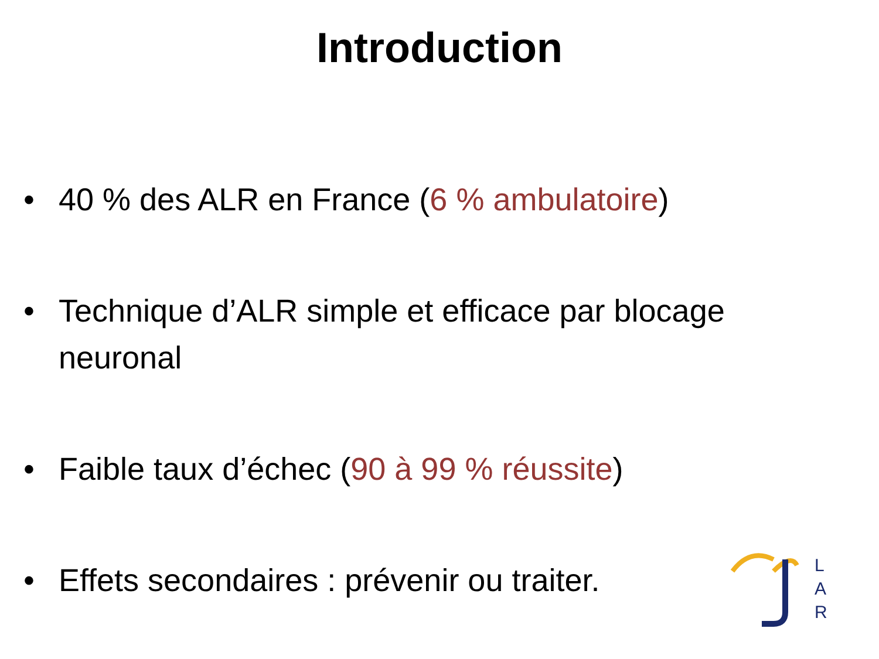Introduction
• 40 % des ALR en France (6 % ambulatoire)
• Technique d’ALR simple et efficace par blocage neuronal
• Faible taux d’échec (90 à 99 % réussite)
• Effets secondaires : prévenir ou traiter.
L
A
R